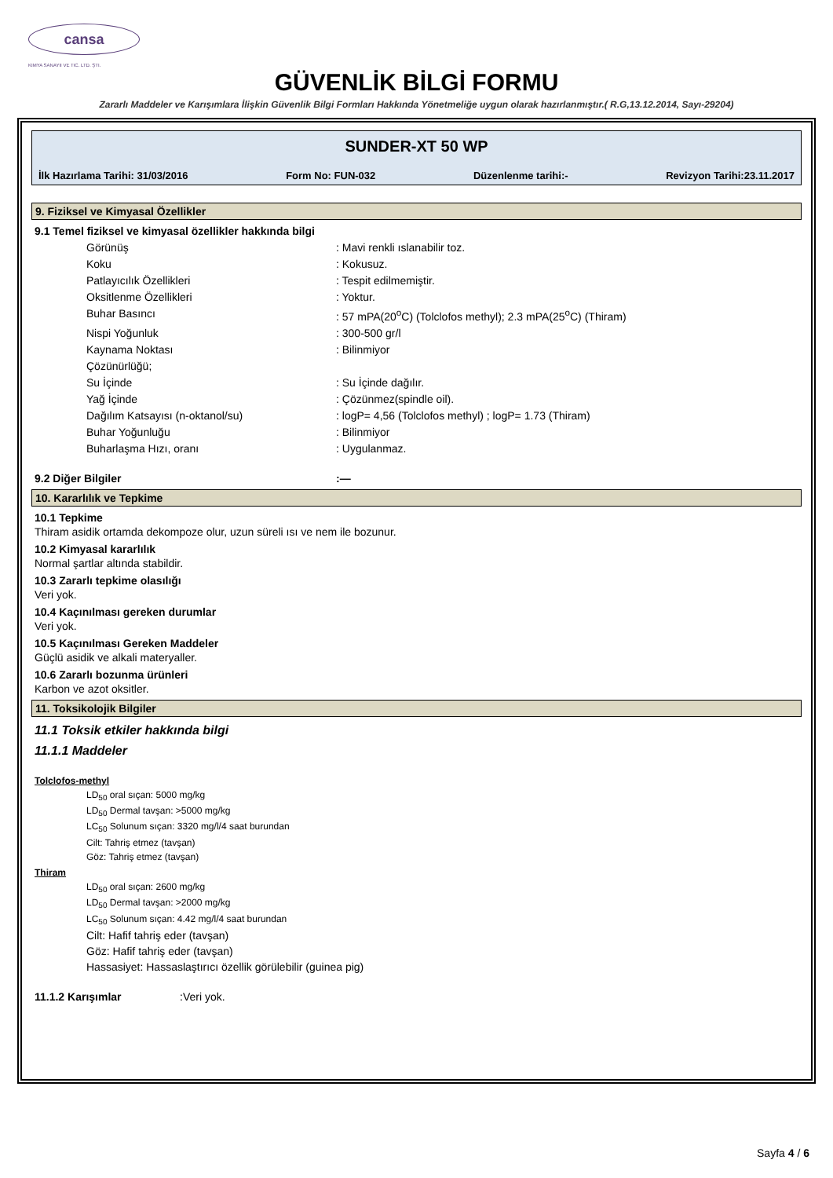cansa
KIMYA SANAYII VE TIC. LTD. ŞTI.
GÜVENLİK BİLGİ FORMU
Zararlı Maddeler ve Karışımlara İlişkin Güvenlik Bilgi Formları Hakkında Yönetmeliğe uygun olarak hazırlanmıştır.( R.G,13.12.2014, Sayı-29204)
SUNDER-XT 50 WP
İlk Hazırlama Tarihi: 31/03/2016 Form No: FUN-032 Düzenlenme tarihi:- Revizyon Tarihi:23.11.2017
9. Fiziksel ve Kimyasal Özellikler
9.1 Temel fiziksel ve kimyasal özellikler hakkında bilgi
Görünüş: Mavi renkli ıslanabilir toz.
Koku: Kokusuz.
Patlayıcılık Özellikleri: Tespit edilmemiştir.
Oksitlenme Özellikleri: Yoktur.
Buhar Basıncı: 57 mPA(20<sup>o</sup>C) (Tolclofos methyl); 2.3 mPA(25<sup>o</sup>C) (Thiram)
Nispi Yoğunluk: 300-500 gr/l
Kaynama Noktası: Bilinmiyor
Çözünürlüğü;
Su İçinde: Su İçinde dağılır.
Yağ İçinde: Çözünmez(spindle oil).
Dağılım Katsayısı (n-oktanol/su): logP= 4,56 (Tolclofos methyl) ; logP= 1.73 (Thiram)
Buhar Yoğunluğu: Bilinmiyor
Buharlaşma Hızı, oranı: Uygulanmaz.
9.2 Diğer Bilgiler:—
10. Kararlılık ve Tepkime
10.1 Tepkime
Thiram asidik ortamda dekompoze olur, uzun süreli ısı ve nem ile bozunur.
10.2 Kimyasal kararlılık
Normal şartlar altında stabildir.
10.3 Zararlı tepkime olasılığı
Veri yok.
10.4 Kaçınılması gereken durumlar
Veri yok.
10.5 Kaçınılması Gereken Maddeler
Güçlü asidik ve alkali materyaller.
10.6 Zararlı bozunma ürünleri
Karbon ve azot oksitler.
11. Toksikolojik Bilgiler
11.1 Toksik etkiler hakkında bilgi
11.1.1 Maddeler
Tolclofos-methyl
LD<sub>50</sub> oral sıçan: 5000 mg/kg
LD<sub>50</sub> Dermal tavşan: >5000 mg/kg
LC<sub>50</sub> Solunum sıçan: 3320 mg/l/4 saat burundan
Cilt: Tahriş etmez (tavşan)
Göz: Tahriş etmez (tavşan)
Thiram
LD<sub>50</sub> oral sıçan: 2600 mg/kg
LD<sub>50</sub> Dermal tavşan: >2000 mg/kg
LC<sub>50</sub> Solunum sıçan: 4.42 mg/l/4 saat burundan
Cilt: Hafif tahriş eder (tavşan)
Göz: Hafif tahriş eder (tavşan)
Hassasiyet: Hassaslaştırıcı özellik görülebilir (guinea pig)
11.1.2 Karışımlar:Veri yok.
Sayfa 4 / 6